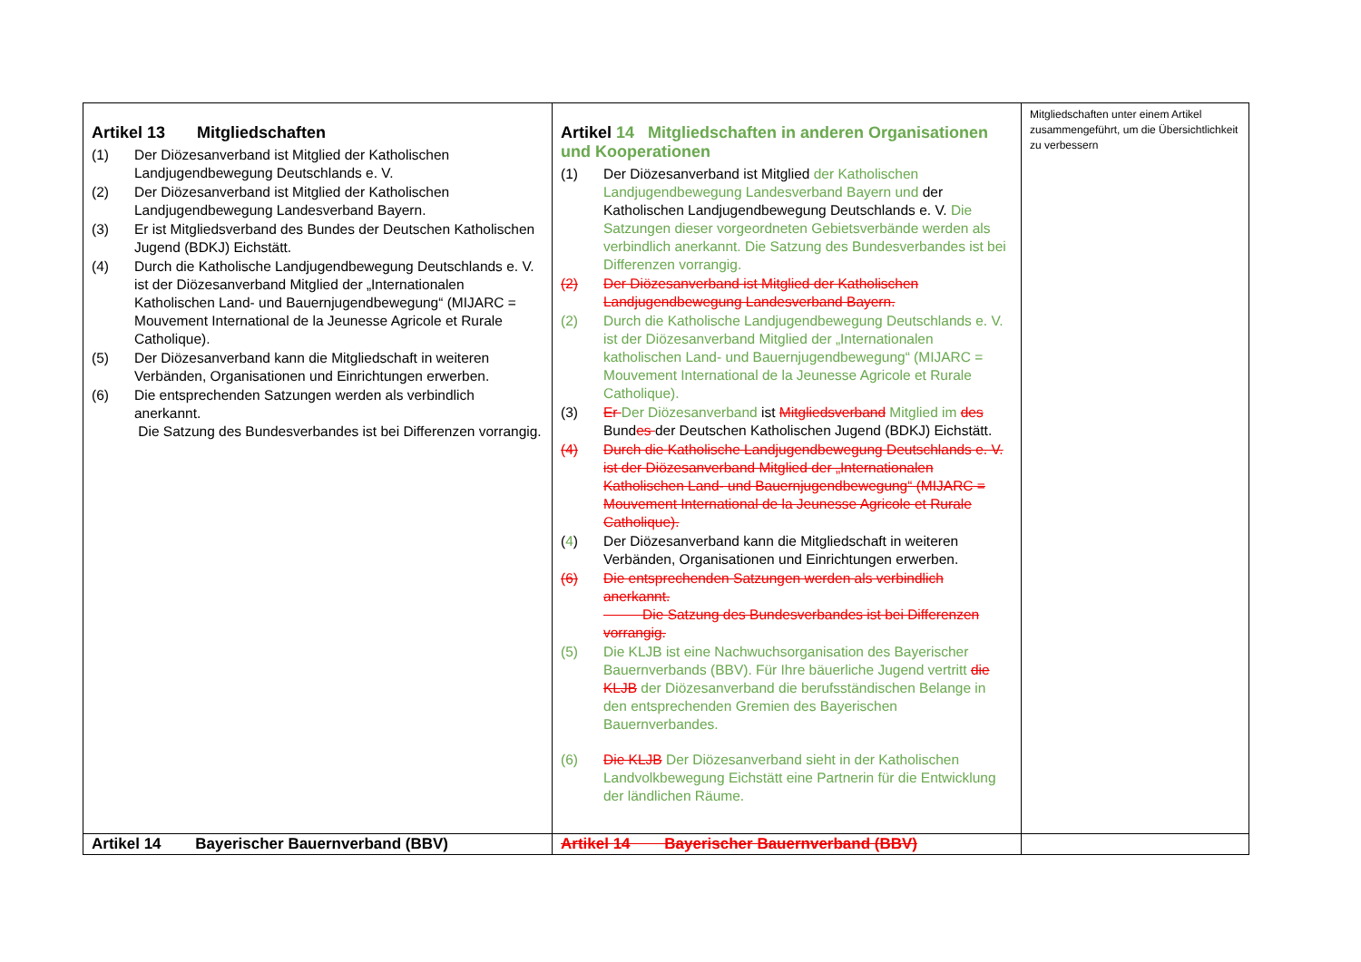| Artikel 13 Mitgliedschaften (1) Der Diözesanverband ist Mitglied der Katholischen Landjugendbewegung Deutschlands e. V. (2) Der Diözesanverband ist Mitglied der Katholischen Landjugendbewegung Landesverband Bayern. (3) Er ist Mitgliedsverband des Bundes der Deutschen Katholischen Jugend (BDKJ) Eichstätt. (4) Durch die Katholische Landjugendbewegung Deutschlands e. V. ist der Diözesanverband Mitglied der „Internationalen Katholischen Land- und Bauernjugendbewegung“ (MIJARC = Mouvement International de la Jeunesse Agricole et Rurale Catholique). (5) Der Diözesanverband kann die Mitgliedschaft in weiteren Verbänden, Organisationen und Einrichtungen erwerben. (6) Die entsprechenden Satzungen werden als verbindlich anerkannt. Die Satzung des Bundesverbandes ist bei Differenzen vorrangig. | Artikel 14 Mitgliedschaften in anderen Organisationen und Kooperationen (1) Der Diözesanverband ist Mitglied der Katholischen Landjugendbewegung Landesverband Bayern und der Katholischen Landjugendbewegung Deutschlands e. V. Die Satzungen dieser vorgeordneten Gebietsverbände werden als verbindlich anerkannt. Die Satzung des Bundesverbandes ist bei Differenzen vorrangig. (2) Der Diözesanverband ist Mitglied der Katholischen Landjugendbewegung Landesverband Bayern. (2) Durch die Katholische Landjugendbewegung Deutschlands e. V. ist der Diözesanverband Mitglied der „Internationalen katholischen Land- und Bauernjugendbewegung“ (MIJARC = Mouvement International de la Jeunesse Agricole et Rurale Catholique). (3) Er Der Diözesanverband ist Mitgliedsverband Mitglied im des Bund es der Deutschen Katholischen Jugend (BDKJ) Eichstätt. (4) Durch die Katholische Landjugendbewegung Deutschlands e. V. ist der Diözesanverband Mitglied der „Internationalen Katholischen Land- und Bauernjugendbewegung“ (MIJARC = Mouvement International de la Jeunesse Agricole et Rurale Catholique). ( 4 ) Der Diözesanverband kann die Mitgliedschaft in weiteren Verbänden, Organisationen und Einrichtungen erwerben. (6) Die entsprechenden Satzungen werden als verbindlich anerkannt. Die Satzung des Bundesverbandes ist bei Differenzen vorrangig. (5) Die KLJB ist eine Nachwuchsorganisation des Bayerischer Bauernverbands (BBV). Für Ihre bäuerliche Jugend vertritt die KLJB der Diözesanverband die berufsständischen Belange in den entsprechenden Gremien des Bayerischen Bauernverbandes. (6) Die KLJB Der Diözesanverband sieht in der Katholischen Landvolkbewegung Eichstätt eine Partnerin für die Entwicklung der ländlichen Räume. | Mitgliedschaften unter einem Artikel zusammengeführt, um die Übersichtlichkeit zu verbessern |
| Artikel 14 Bayerischer Bauernverband (BBV) | Artikel 14 Bayerischer Bauernverband (BBV) | |